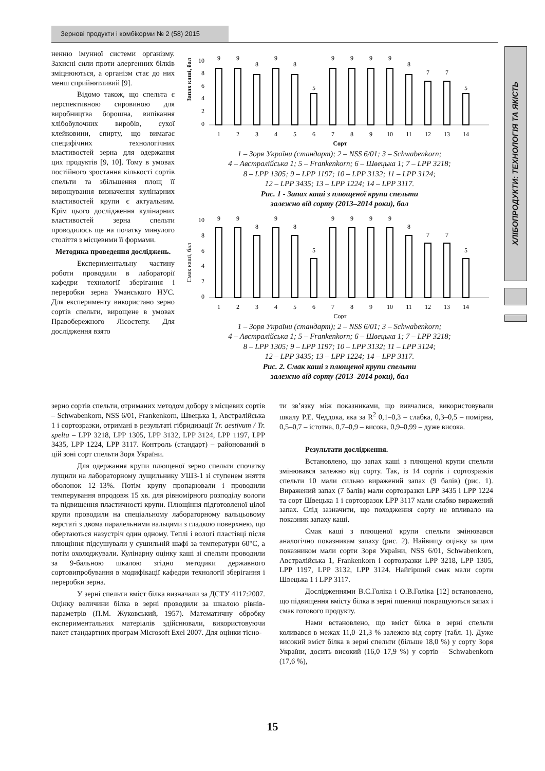Зернові продукти і комбікорми № 2 (58) 2015
ХЛІБОПРОДУКТИ: ТЕХНОЛОГІЯ ТА ЯКІСТЬ
ненню імунної системи організму. Захисні сили проти алергенних білків зміцнюються, а організм стає до них менш сприйнятливий [9].
Відомо також, що спельта є перспективною сировиною для виробництва борошна, випікання хлібобулочних виробів, сухої клейковини, спирту, що вимагає специфічних технологічних властивостей зерна для одержання цих продуктів [9, 10]. Тому в умовах постійного зростання кількості сортів спельти та збільшення площ її вирощування визначення кулінарних властивостей крупи є актуальним. Крім цього дослідження кулінарних властивостей зерна спельти проводилось ще на початку минулого століття з місцевими її формами.
Методика проведення досліджень.
Експериментальну частину роботи проводили в лабораторії кафедри технології зберігання і переробки зерна Уманського НУС. Для експерименту використано зерно сортів спельти, вирощене в умовах Правобережного Лісостепу. Для дослідження взято
Запах каші, бал
0
2
4
6
8
10
9
9
8
9
8
5
9
9
9
9
8
7
7
5
1
2
3
4
5
6
7
8
9
10
11
12
13
14
Сорт
1 – Зоря України (стандарт); 2 – NSS 6/01; 3 – Schwabenkorn;
4 – Австралійська 1; 5 – Frankenkorn; 6 – Швецька 1; 7 – LPP 3218;
8 – LPP 1305; 9 – LPP 1197; 10 – LPP 3132; 11 – LPP 3124;
12 – LPP 3435; 13 – LPP 1224; 14 – LPP 3117.
Рис. 1 - Запах каші з плющеної крупи спельти
залежно від сорту (2013–2014 роки), бал
Смак каші, бал
0
2
4
6
8
10
9
9
8
9
8
5
9
9
9
9
8
7
7
5
1
2
3
4
5
6
7
8
9
10
11
12
13
14
Сорт
1 – Зоря України (стандарт); 2 – NSS 6/01; 3 – Schwabenkorn;
4 – Австралійська 1; 5 – Frankenkorn; 6 – Швецька 1; 7 – LPP 3218;
8 – LPP 1305; 9 – LPP 1197; 10 – LPP 3132; 11 – LPP 3124;
12 – LPP 3435; 13 – LPP 1224; 14 – LPP 3117.
Рис. 2. Смак каші з плющеної крупи спельти
залежно від сорту (2013–2014 роки), бал
зерно сортів спельти, отриманих методом добору з місцевих сортів – Schwabenkorn, NSS 6/01, Frankenkorn, Швецька 1, Австралійська 1 і сортозразки, отримані в результаті гібридизації Tr. aestivum / Tr. spelta – LPP 3218, LPP 1305, LPP 3132, LPP 3124, LPP 1197, LPP 3435, LPP 1224, LPP 3117. Контроль (стандарт) – районований в цій зоні сорт спельти Зоря України.
Для одержання крупи плющеної зерно спельти спочатку лущили на лабораторному лущильнику УШЗ-1 зі ступенем зняття оболонок 12–13%. Потім крупу пропарювали і проводили темперування впродовж 15 хв. для рівномірного розподілу вологи та підвищення пластичності крупи. Плющіння підготовленої цілої крупи проводили на спеціальному лабораторному вальцьовому верстаті з двома паралельними вальцями з гладкою поверхнею, що обертаються назустріч один одному. Теплі і вологі пластівці після плющіння підсушували у сушильній шафі за температури 60°С, а потім охолоджували. Кулінарну оцінку каші зі спельти проводили за 9-бальною шкалою згідно методики державного сортовипробування в модифікації кафедри технології зберігання і переробки зерна.
У зерні спельти вміст білка визначали за ДСТУ 4117:2007. Оцінку величини білка в зерні проводили за шкалою рівнів-параметрів (П.М. Жуковський, 1957). Математичну обробку експериментальних матеріалів здійснювали, використовуючи пакет стандартних програм Microsoft Exel 2007. Для оцінки тісно-
ти зв’язку між показниками, що вивчалися, використовували шкалу Р.Е. Чеддока, яка за R<sup>2</sup> 0,1–0,3 – слабка, 0,3–0,5 – помірна, 0,5–0,7 – істотна, 0,7–0,9 – висока, 0,9–0,99 – дуже висока.
Результати дослідження.
Встановлено, що запах каші з плющеної крупи спельти змінювався залежно від сорту. Так, із 14 сортів і сортозразків спельти 10 мали сильно виражений запах (9 балів) (рис. 1). Виражений запах (7 балів) мали сортозразки LPP 3435 і LPP 1224 та сорт Швецька 1 і сортозразок LPP 3117 мали слабко виражений запах. Слід зазначити, що походження сорту не впливало на показник запаху каші.
Смак каші з плющеної крупи спельти змінювався аналогічно показникам запаху (рис. 2). Найвищу оцінку за цим показником мали сорти Зоря України, NSS 6/01, Schwabenkorn, Австралійська 1, Frankenkorn і сортозразки LPP 3218, LPP 1305, LPP 1197, LPP 3132, LPP 3124. Найгірший смак мали сорти Швецька 1 і LPP 3117.
Дослідженнями В.С.Голіка і О.В.Голіка [12] встановлено, що підвищення вмісту білка в зерні пшениці покращуються запах і смак готового продукту.
Нами встановлено, що вміст білка в зерні спельти коливався в межах 11,0–21,3 % залежно від сорту (табл. 1). Дуже високий вміст білка в зерні спельти (більше 18,0 %) у сорту Зоря України, досить високий (16,0–17,9 %) у сортів – Schwabenkorn (17,6 %),
15